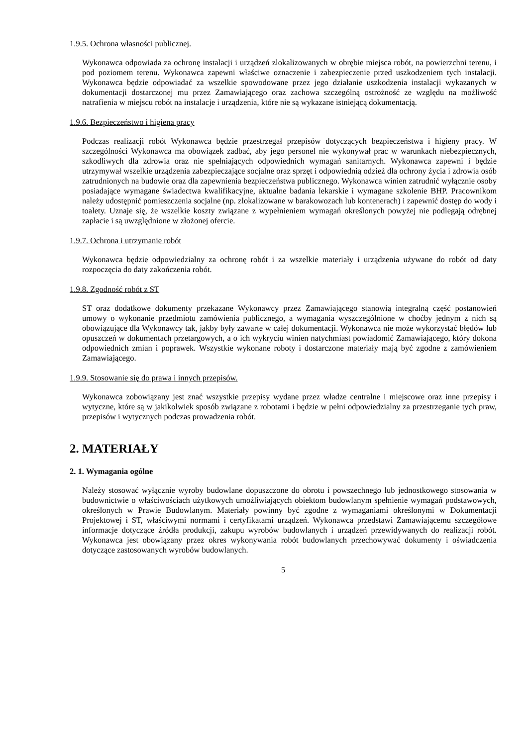1.9.5. Ochrona własności publicznej.
Wykonawca odpowiada za ochronę instalacji i urządzeń zlokalizowanych w obrębie miejsca robót, na powierzchni terenu, i pod poziomem terenu. Wykonawca zapewni właściwe oznaczenie i zabezpieczenie przed uszkodzeniem tych instalacji. Wykonawca będzie odpowiadać za wszelkie spowodowane przez jego działanie uszkodzenia instalacji wykazanych w dokumentacji dostarczonej mu przez Zamawiającego oraz zachowa szczególną ostrożność ze względu na możliwość natrafienia w miejscu robót na instalacje i urządzenia, które nie są wykazane istniejącą dokumentacją.
1.9.6. Bezpieczeństwo i higiena pracy
Podczas realizacji robót Wykonawca będzie przestrzegał przepisów dotyczących bezpieczeństwa i higieny pracy. W szczególności Wykonawca ma obowiązek zadbać, aby jego personel nie wykonywał prac w warunkach niebezpiecznych, szkodliwych dla zdrowia oraz nie spełniających odpowiednich wymagań sanitarnych. Wykonawca zapewni i będzie utrzymywał wszelkie urządzenia zabezpieczające socjalne oraz sprzęt i odpowiednią odzież dla ochrony życia i zdrowia osób zatrudnionych na budowie oraz dla zapewnienia bezpieczeństwa publicznego. Wykonawca winien zatrudnić wyłącznie osoby posiadające wymagane świadectwa kwalifikacyjne, aktualne badania lekarskie i wymagane szkolenie BHP. Pracownikom należy udostępnić pomieszczenia socjalne (np. zlokalizowane w barakowozach lub kontenerach) i zapewnić dostęp do wody i toalety. Uznaje się, że wszelkie koszty związane z wypełnieniem wymagań określonych powyżej nie podlegają odrębnej zapłacie i są uwzględnione w złożonej ofercie.
1.9.7. Ochrona i utrzymanie robót
Wykonawca będzie odpowiedzialny za ochronę robót i za wszelkie materiały i urządzenia używane do robót od daty rozpoczęcia do daty zakończenia robót.
1.9.8. Zgodność robót z ST
ST oraz dodatkowe dokumenty przekazane Wykonawcy przez Zamawiającego stanowią integralną część postanowień umowy o wykonanie przedmiotu zamówienia publicznego, a wymagania wyszczególnione w choćby jednym z nich są obowiązujące dla Wykonawcy tak, jakby były zawarte w całej dokumentacji. Wykonawca nie może wykorzystać błędów lub opuszczeń w dokumentach przetargowych, a o ich wykryciu winien natychmiast powiadomić Zamawiającego, który dokona odpowiednich zmian i poprawek. Wszystkie wykonane roboty i dostarczone materiały mają być zgodne z zamówieniem Zamawiającego.
1.9.9. Stosowanie się do prawa i innych przepisów.
Wykonawca zobowiązany jest znać wszystkie przepisy wydane przez władze centralne i miejscowe oraz inne przepisy i wytyczne, które są w jakikolwiek sposób związane z robotami i będzie w pełni odpowiedzialny za przestrzeganie tych praw, przepisów i wytycznych podczas prowadzenia robót.
2. MATERIAŁY
2. 1. Wymagania ogólne
Należy stosować wyłącznie wyroby budowlane dopuszczone do obrotu i powszechnego lub jednostkowego stosowania w budownictwie o właściwościach użytkowych umożliwiających obiektom budowlanym spełnienie wymagań podstawowych, określonych w Prawie Budowlanym. Materiały powinny być zgodne z wymaganiami określonymi w Dokumentacji Projektowej i ST, właściwymi normami i certyfikatami urządzeń. Wykonawca przedstawi Zamawiającemu szczegółowe informacje dotyczące źródła produkcji, zakupu wyrobów budowlanych i urządzeń przewidywanych do realizacji robót. Wykonawca jest obowiązany przez okres wykonywania robót budowlanych przechowywać dokumenty i oświadczenia dotyczące zastosowanych wyrobów budowlanych.
5